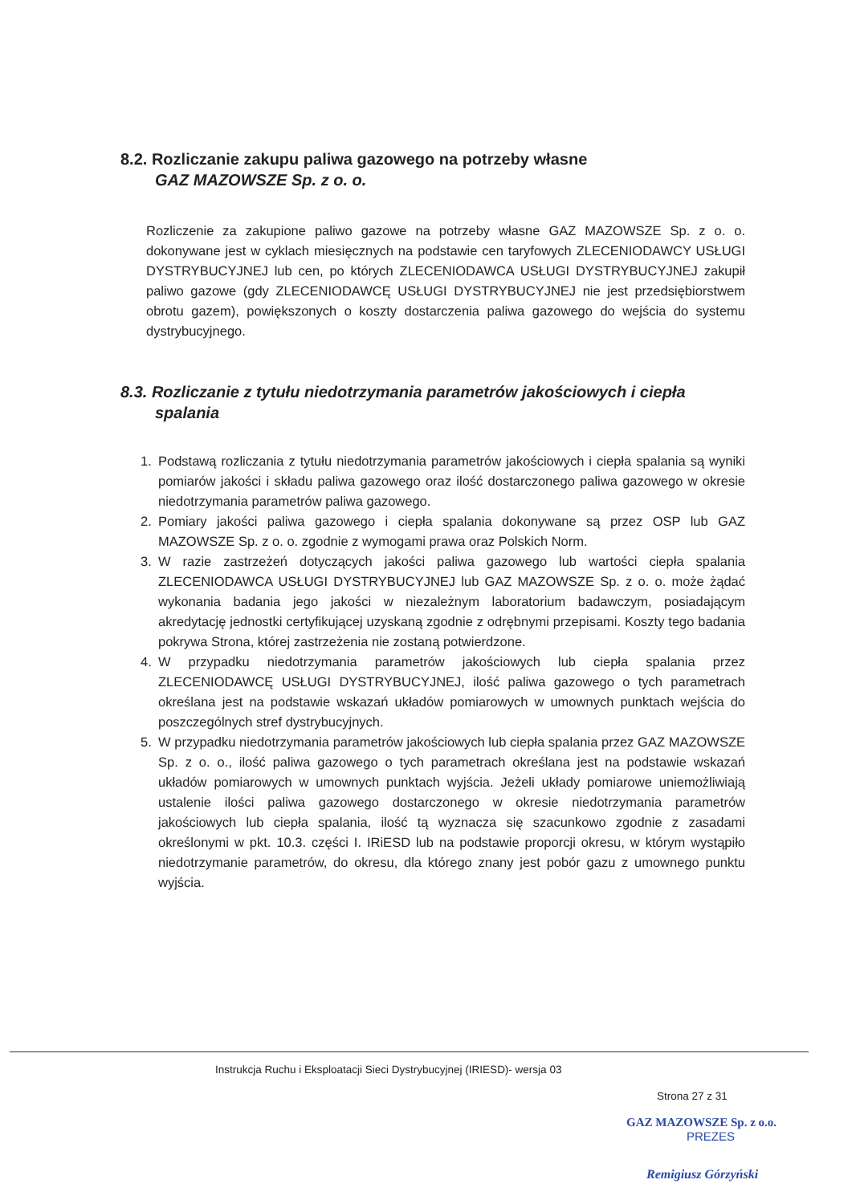8.2. Rozliczanie zakupu paliwa gazowego na potrzeby własne
GAZ MAZOWSZE Sp. z o. o.
Rozliczenie za zakupione paliwo gazowe na potrzeby własne GAZ MAZOWSZE Sp. z o. o. dokonywane jest w cyklach miesięcznych na podstawie cen taryfowych ZLECENIODAWCY USŁUGI DYSTRYBUCYJNEJ lub cen, po których ZLECENIODAWCA USŁUGI DYSTRYBUCYJNEJ zakupił paliwo gazowe (gdy ZLECENIODAWCĘ USŁUGI DYSTRYBUCYJNEJ nie jest przedsiębiorstwem obrotu gazem), powiększonych o koszty dostarczenia paliwa gazowego do wejścia do systemu dystrybucyjnego.
8.3. Rozliczanie z tytułu niedotrzymania parametrów jakościowych i ciepła
spalania
1. Podstawą rozliczania z tytułu niedotrzymania parametrów jakościowych i ciepła spalania są wyniki pomiarów jakości i składu paliwa gazowego oraz ilość dostarczonego paliwa gazowego w okresie niedotrzymania parametrów paliwa gazowego.
2. Pomiary jakości paliwa gazowego i ciepła spalania dokonywane są przez OSP lub GAZ MAZOWSZE Sp. z o. o. zgodnie z wymogami prawa oraz Polskich Norm.
3. W razie zastrzeżeń dotyczących jakości paliwa gazowego lub wartości ciepła spalania ZLECENIODAWCA USŁUGI DYSTRYBUCYJNEJ lub GAZ MAZOWSZE Sp. z o. o. może żądać wykonania badania jego jakości w niezależnym laboratorium badawczym, posiadającym akredytację jednostki certyfikującej uzyskaną zgodnie z odrębnymi przepisami. Koszty tego badania pokrywa Strona, której zastrzeżenia nie zostaną potwierdzone.
4. W przypadku niedotrzymania parametrów jakościowych lub ciepła spalania przez ZLECENIODAWCĘ USŁUGI DYSTRYBUCYJNEJ, ilość paliwa gazowego o tych parametrach określana jest na podstawie wskazań układów pomiarowych w umownych punktach wejścia do poszczególnych stref dystrybucyjnych.
5. W przypadku niedotrzymania parametrów jakościowych lub ciepła spalania przez GAZ MAZOWSZE Sp. z o. o., ilość paliwa gazowego o tych parametrach określana jest na podstawie wskazań układów pomiarowych w umownych punktach wyjścia. Jeżeli układy pomiarowe uniemożliwiają ustalenie ilości paliwa gazowego dostarczonego w okresie niedotrzymania parametrów jakościowych lub ciepła spalania, ilość tą wyznacza się szacunkowo zgodnie z zasadami określonymi w pkt. 10.3. części I. IRiESD lub na podstawie proporcji okresu, w którym wystąpiło niedotrzymanie parametrów, do okresu, dla którego znany jest pobór gazu z umownego punktu wyjścia.
Instrukcja Ruchu i Eksploatacji Sieci Dystrybucyjnej (IRIESD)- wersja 03
Strona 27 z 31
GAZ MAZOWSZE Sp. z o.o.
PREZES
Remigiusz Górzyński